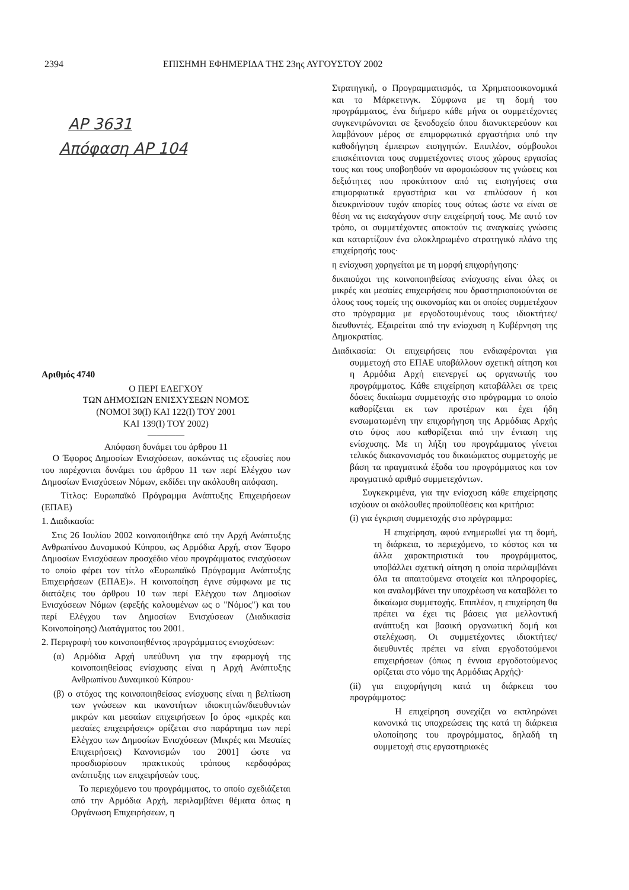2394 ΕΠΙΣΗΜΗ ΕΦΗΜΕΡΙΔΑ ΤΗΣ 23ης ΑΥΓΟΥΣΤΟΥ 2002
ΑΡ 3631
Απόφαση ΑΡ 104
Αριθμός 4740
Ο ΠΕΡΙ ΕΛΕΓΧΟΥ
ΤΩΝ ΔΗΜΟΣΙΩΝ ΕΝΙΣΧΥΣΕΩΝ ΝΟΜΟΣ
(ΝΟΜΟΙ 30(Ι) ΚΑΙ 122(Ι) ΤΟΥ 2001
ΚΑΙ 139(Ι) ΤΟΥ 2002)
――――
Απόφαση δυνάμει του άρθρου 11
Ο Έφορος Δημοσίων Ενισχύσεων, ασκώντας τις εξουσίες που του παρέχονται δυνάμει του άρθρου 11 των περί Ελέγχου των Δημοσίων Ενισχύσεων Νόμων, εκδίδει την ακόλουθη απόφαση.
Τίτλος: Ευρωπαϊκό Πρόγραμμα Ανάπτυξης Επιχειρήσεων (ΕΠΑΕ)
1. Διαδικασία:
Στις 26 Ιουλίου 2002 κοινοποιήθηκε από την Αρχή Ανάπτυξης Ανθρωπίνου Δυναμικού Κύπρου, ως Αρμόδια Αρχή, στον Έφορο Δημοσίων Ενισχύσεων προσχέδιο νέου προγράμματος ενισχύσεων το οποίο φέρει τον τίτλο «Ευρωπαϊκό Πρόγραμμα Ανάπτυξης Επιχειρήσεων (ΕΠΑΕ)». Η κοινοποίηση έγινε σύμφωνα με τις διατάξεις του άρθρου 10 των περί Ελέγχου των Δημοσίων Ενισχύσεων Νόμων (εφεξής καλουμένων ως ο "Νόμος") και του περί Ελέγχου των Δημοσίων Ενισχύσεων (Διαδικασία Κοινοποίησης) Διατάγματος του 2001.
2. Περιγραφή του κοινοποιηθέντος προγράμματος ενισχύσεων:
(α) Αρμόδια Αρχή υπεύθυνη για την εφαρμογή της κοινοποιηθείσας ενίσχυσης είναι η Αρχή Ανάπτυξης Ανθρωπίνου Δυναμικού Κύπρου·
(β) ο στόχος της κοινοποιηθείσας ενίσχυσης είναι η βελτίωση των γνώσεων και ικανοτήτων ιδιοκτητών/διευθυντών μικρών και μεσαίων επιχειρήσεων [ο όρος «μικρές και μεσαίες επιχειρήσεις» ορίζεται στο παράρτημα των περί Ελέγχου των Δημοσίων Ενισχύσεων (Μικρές και Μεσαίες Επιχειρήσεις) Κανονισμών του 2001] ώστε να προσδιορίσουν πρακτικούς τρόπους κερδοφόρας ανάπτυξης των επιχειρήσεών τους.
Το περιεχόμενο του προγράμματος, το οποίο σχεδιάζεται από την Αρμόδια Αρχή, περιλαμβάνει θέματα όπως η Οργάνωση Επιχειρήσεων, η
Στρατηγική, ο Προγραμματισμός, τα Χρηματοοικονομικά και το Μάρκετινγκ. Σύμφωνα με τη δομή του προγράμματος, ένα διήμερο κάθε μήνα οι συμμετέχοντες συγκεντρώνονται σε ξενοδοχείο όπου διανυκτερεύουν και λαμβάνουν μέρος σε επιμορφωτικά εργαστήρια υπό την καθοδήγηση έμπειρων εισηγητών. Επιπλέον, σύμβουλοι επισκέπτονται τους συμμετέχοντες στους χώρους εργασίας τους και τους υποβοηθούν να αφομοιώσουν τις γνώσεις και δεξιότητες που προκύπτουν από τις εισηγήσεις στα επιμορφωτικά εργαστήρια και να επιλύσουν ή και διευκρινίσουν τυχόν απορίες τους ούτως ώστε να είναι σε θέση να τις εισαγάγουν στην επιχείρησή τους. Με αυτό τον τρόπο, οι συμμετέχοντες αποκτούν τις αναγκαίες γνώσεις και καταρτίζουν ένα ολοκληρωμένο στρατηγικό πλάνο της επιχείρησής τους·
η ενίσχυση χορηγείται με τη μορφή επιχορήγησης·
δικαιούχοι της κοινοποιηθείσας ενίσχυσης είναι όλες οι μικρές και μεσαίες επιχειρήσεις που δραστηριοποιούνται σε όλους τους τομείς της οικονομίας και οι οποίες συμμετέχουν στο πρόγραμμα με εργοδοτουμένους τους ιδιοκτήτες/διευθυντές. Εξαιρείται από την ενίσχυση η Κυβέρνηση της Δημοκρατίας.
Διαδικασία: Οι επιχειρήσεις που ενδιαφέρονται για συμμετοχή στο ΕΠΑΕ υποβάλλουν σχετική αίτηση και η Αρμόδια Αρχή επενεργεί ως οργανωτής του προγράμματος. Κάθε επιχείρηση καταβάλλει σε τρεις δόσεις δικαίωμα συμμετοχής στο πρόγραμμα το οποίο καθορίζεται εκ των προτέρων και έχει ήδη ενσωματωμένη την επιχορήγηση της Αρμόδιας Αρχής στο ύψος που καθορίζεται από την ένταση της ενίσχυσης. Με τη λήξη του προγράμματος γίνεται τελικός διακανονισμός του δικαιώματος συμμετοχής με βάση τα πραγματικά έξοδα του προγράμματος και τον πραγματικό αριθμό συμμετεχόντων.
Συγκεκριμένα, για την ενίσχυση κάθε επιχείρησης ισχύουν οι ακόλουθες προϋποθέσεις και κριτήρια:
(i) για έγκριση συμμετοχής στο πρόγραμμα:
Η επιχείρηση, αφού ενημερωθεί για τη δομή, τη διάρκεια, το περιεχόμενο, το κόστος και τα άλλα χαρακτηριστικά του προγράμματος, υποβάλλει σχετική αίτηση η οποία περιλαμβάνει όλα τα απαιτούμενα στοιχεία και πληροφορίες, και αναλαμβάνει την υποχρέωση να καταβάλει το δικαίωμα συμμετοχής. Επιπλέον, η επιχείρηση θα πρέπει να έχει τις βάσεις για μελλοντική ανάπτυξη και βασική οργανωτική δομή και στελέχωση. Οι συμμετέχοντες ιδιοκτήτες/διευθυντές πρέπει να είναι εργοδοτούμενοι επιχειρήσεων (όπως η έννοια εργοδοτούμενος ορίζεται στο νόμο της Αρμόδιας Αρχής)·
(ii) για επιχορήγηση κατά τη διάρκεια του προγράμματος:
Η επιχείρηση συνεχίζει να εκπληρώνει κανονικά τις υποχρεώσεις της κατά τη διάρκεια υλοποίησης του προγράμματος, δηλαδή τη συμμετοχή στις εργαστηριακές